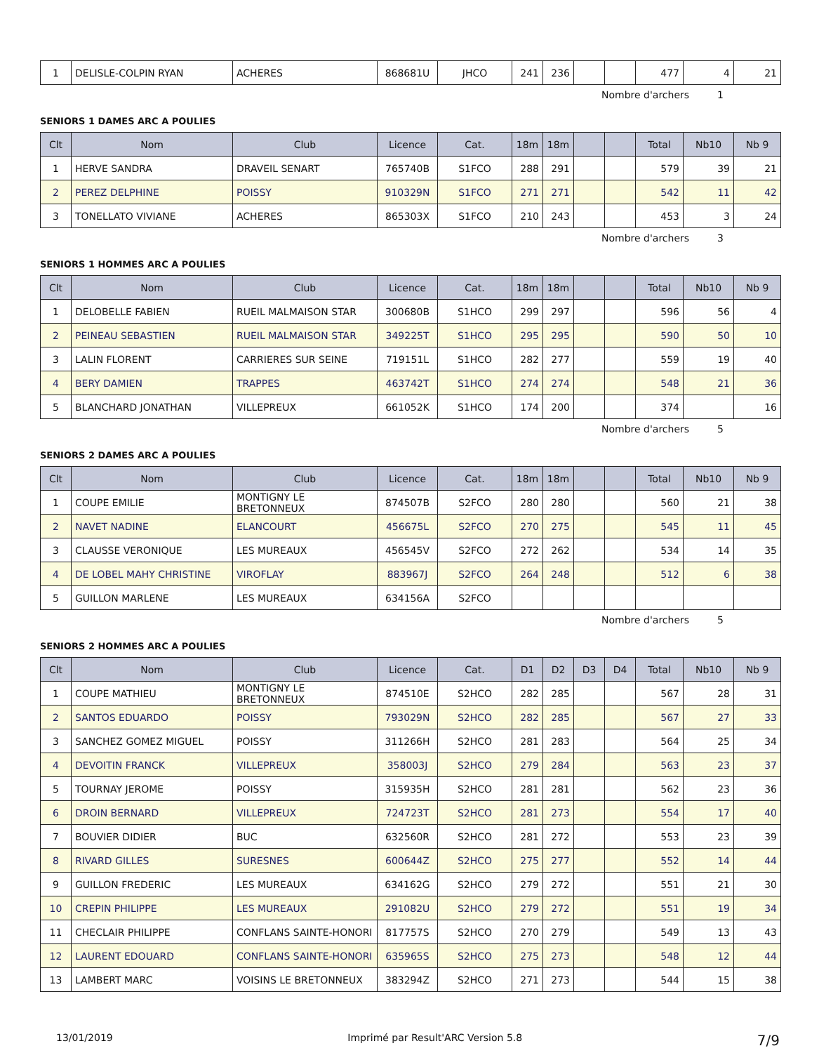| 1 | DELISLE-COLPIN RYAN | ACHERES | 868681U | JHCO | 241 | 236 | | | 477 | 4 | 21 |
Nombre d'archers 1
SENIORS 1 DAMES ARC A POULIES
| Clt | Nom | Club | Licence | Cat. | 18m | 18m | | | Total | Nb10 | Nb 9 |
| --- | --- | --- | --- | --- | --- | --- | --- | --- | --- | --- | --- |
| 1 | HERVE SANDRA | DRAVEIL SENART | 765740B | S1FCO | 288 | 291 | | | 579 | 39 | 21 |
| 2 | PEREZ DELPHINE | POISSY | 910329N | S1FCO | 271 | 271 | | | 542 | 11 | 42 |
| 3 | TONELLATO VIVIANE | ACHERES | 865303X | S1FCO | 210 | 243 | | | 453 | 3 | 24 |
Nombre d'archers 3
SENIORS 1 HOMMES ARC A POULIES
| Clt | Nom | Club | Licence | Cat. | 18m | 18m | | | Total | Nb10 | Nb 9 |
| --- | --- | --- | --- | --- | --- | --- | --- | --- | --- | --- | --- |
| 1 | DELOBELLE FABIEN | RUEIL MALMAISON STAR | 300680B | S1HCO | 299 | 297 | | | 596 | 56 | 4 |
| 2 | PEINEAU SEBASTIEN | RUEIL MALMAISON STAR | 349225T | S1HCO | 295 | 295 | | | 590 | 50 | 10 |
| 3 | LALIN FLORENT | CARRIERES SUR SEINE | 719151L | S1HCO | 282 | 277 | | | 559 | 19 | 40 |
| 4 | BERY DAMIEN | TRAPPES | 463742T | S1HCO | 274 | 274 | | | 548 | 21 | 36 |
| 5 | BLANCHARD JONATHAN | VILLEPREUX | 661052K | S1HCO | 174 | 200 | | | 374 | | 16 |
Nombre d'archers 5
SENIORS 2 DAMES ARC A POULIES
| Clt | Nom | Club | Licence | Cat. | 18m | 18m | | | Total | Nb10 | Nb 9 |
| --- | --- | --- | --- | --- | --- | --- | --- | --- | --- | --- | --- |
| 1 | COUPE EMILIE | MONTIGNY LE BRETONNEUX | 874507B | S2FCO | 280 | 280 | | | 560 | 21 | 38 |
| 2 | NAVET NADINE | ELANCOURT | 456675L | S2FCO | 270 | 275 | | | 545 | 11 | 45 |
| 3 | CLAUSSE VERONIQUE | LES MUREAUX | 456545V | S2FCO | 272 | 262 | | | 534 | 14 | 35 |
| 4 | DE LOBEL MAHY CHRISTINE | VIROFLAY | 883967J | S2FCO | 264 | 248 | | | 512 | 6 | 38 |
| 5 | GUILLON MARLENE | LES MUREAUX | 634156A | S2FCO | | | | | | | |
Nombre d'archers 5
SENIORS 2 HOMMES ARC A POULIES
| Clt | Nom | Club | Licence | Cat. | D1 | D2 | D3 | D4 | Total | Nb10 | Nb 9 |
| --- | --- | --- | --- | --- | --- | --- | --- | --- | --- | --- | --- |
| 1 | COUPE MATHIEU | MONTIGNY LE BRETONNEUX | 874510E | S2HCO | 282 | 285 | | | 567 | 28 | 31 |
| 2 | SANTOS EDUARDO | POISSY | 793029N | S2HCO | 282 | 285 | | | 567 | 27 | 33 |
| 3 | SANCHEZ GOMEZ MIGUEL | POISSY | 311266H | S2HCO | 281 | 283 | | | 564 | 25 | 34 |
| 4 | DEVOITIN FRANCK | VILLEPREUX | 358003J | S2HCO | 279 | 284 | | | 563 | 23 | 37 |
| 5 | TOURNAY JEROME | POISSY | 315935H | S2HCO | 281 | 281 | | | 562 | 23 | 36 |
| 6 | DROIN BERNARD | VILLEPREUX | 724723T | S2HCO | 281 | 273 | | | 554 | 17 | 40 |
| 7 | BOUVIER DIDIER | BUC | 632560R | S2HCO | 281 | 272 | | | 553 | 23 | 39 |
| 8 | RIVARD GILLES | SURESNES | 600644Z | S2HCO | 275 | 277 | | | 552 | 14 | 44 |
| 9 | GUILLON FREDERIC | LES MUREAUX | 634162G | S2HCO | 279 | 272 | | | 551 | 21 | 30 |
| 10 | CREPIN PHILIPPE | LES MUREAUX | 291082U | S2HCO | 279 | 272 | | | 551 | 19 | 34 |
| 11 | CHECLAIR PHILIPPE | CONFLANS SAINTE-HONORI | 817757S | S2HCO | 270 | 279 | | | 549 | 13 | 43 |
| 12 | LAURENT EDOUARD | CONFLANS SAINTE-HONORI | 635965S | S2HCO | 275 | 273 | | | 548 | 12 | 44 |
| 13 | LAMBERT MARC | VOISINS LE BRETONNEUX | 383294Z | S2HCO | 271 | 273 | | | 544 | 15 | 38 |
13/01/2019 Imprimé par Result'ARC Version 5.8 7/9